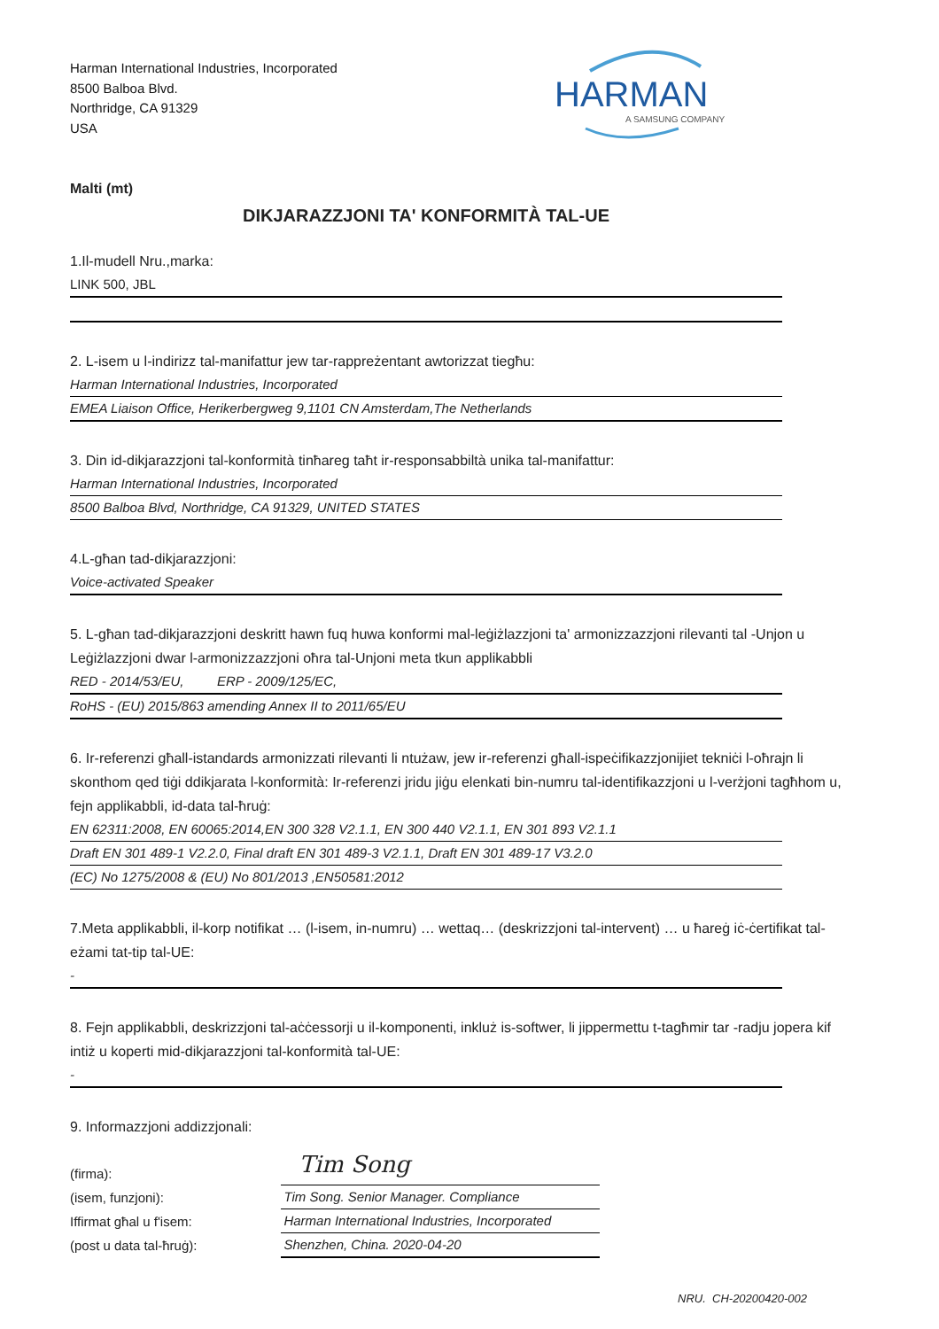Harman International Industries, Incorporated
8500 Balboa Blvd.
Northridge, CA 91329
USA
HARMAN
A SAMSUNG COMPANY
Malti (mt)
DIKJARAZZJONI TA' KONFORMITÀ TAL-UE
1.Il-mudell Nru.,marka:
LINK 500, JBL
2. L-isem u l-indirizz tal-manifattur jew tar-rappreżentant awtorizzat tiegħu:
Harman International Industries, Incorporated
EMEA Liaison Office, Herikerbergweg 9,1101 CN Amsterdam,The Netherlands
3. Din id-dikjarazzjoni tal-konformità tinħareg taħt ir-responsabbiltà unika tal-manifattur:
Harman International Industries, Incorporated
8500 Balboa Blvd, Northridge, CA 91329, UNITED STATES
4.L-għan tad-dikjarazzjoni:
Voice-activated Speaker
5. L-għan tad-dikjarazzjoni deskritt hawn fuq huwa konformi mal-leġiżlazzjoni ta' armonizzazzjoni rilevanti tal -Unjon u Leġiżlazzjoni dwar l-armonizzazzjoni oħra tal-Unjoni meta tkun applikabbli
RED - 2014/53/EU, ERP - 2009/125/EC,
RoHS - (EU) 2015/863 amending Annex II to 2011/65/EU
6. Ir-referenzi għall-istandards armonizzati rilevanti li ntużaw, jew ir-referenzi għall-ispeċifikazzjonijiet tekniċi l-oħrajn li skonthom qed tiġi ddikjarata l-konformità: Ir-referenzi jridu jiġu elenkati bin-numru tal-identifikazzjoni u l-verżjoni tagħhom u, fejn applikabbli, id-data tal-ħruġ:
EN 62311:2008, EN 60065:2014,EN 300 328 V2.1.1, EN 300 440 V2.1.1, EN 301 893 V2.1.1
Draft EN 301 489-1 V2.2.0, Final draft EN 301 489-3 V2.1.1, Draft EN 301 489-17 V3.2.0
(EC) No 1275/2008 & (EU) No 801/2013 ,EN50581:2012
7.Meta applikabbli, il-korp notifikat … (l-isem, in-numru) … wettaq… (deskrizzjoni tal-intervent) … u ħareġ iċ-ċertifikat tal-eżami tat-tip tal-UE:
-
8. Fejn applikabbli, deskrizzjoni tal-aċċessorji u il-komponenti, inkluż is-softwer, li jippermettu t-tagħmir tar -radju jopera kif intiż u koperti mid-dikjarazzjoni tal-konformità tal-UE:
-
9. Informazzjoni addizzjonali:
(firma):
(isem, funzjoni):
Iffirmat għal u f'isem:
(post u data tal-ħruġ):
Tim Song
Tim Song. Senior Manager. Compliance
Harman International Industries, Incorporated
Shenzhen, China. 2020-04-20
NRU. CH-20200420-002